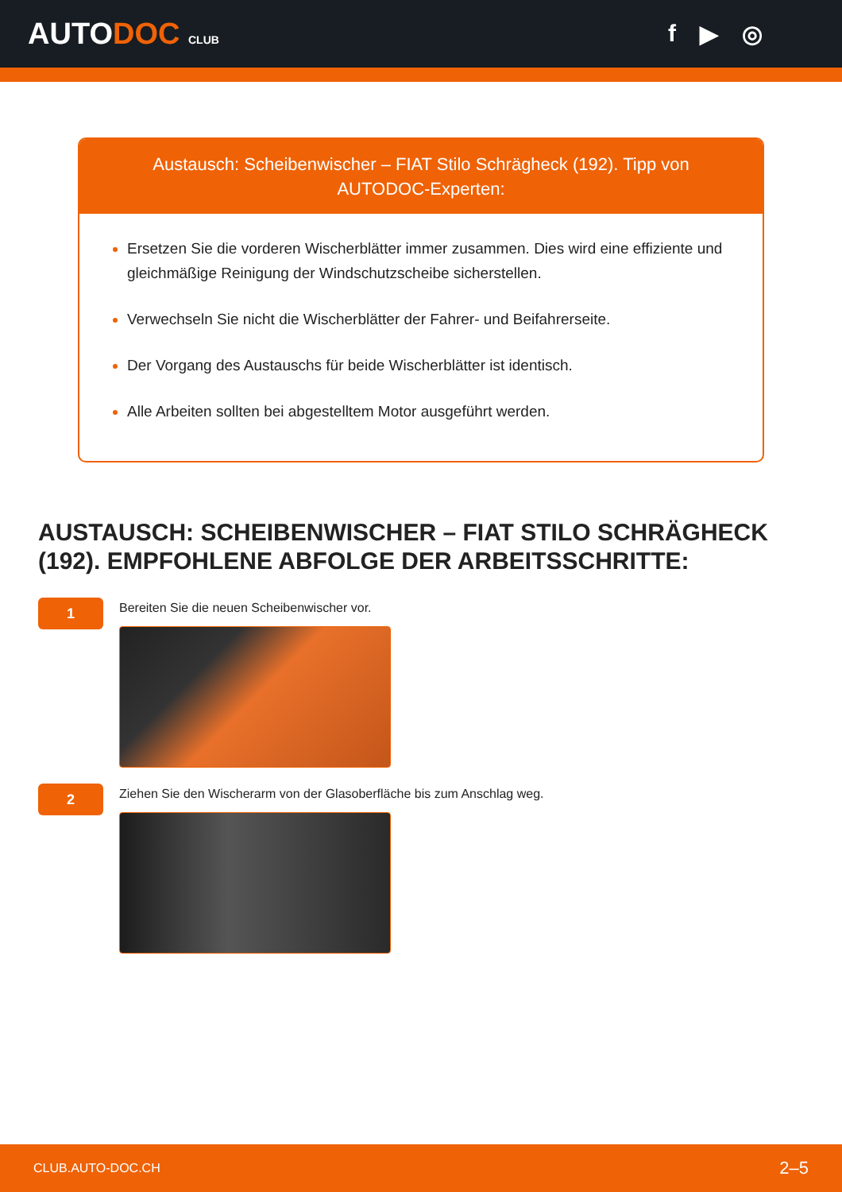AUTODOC CLUB
f ▶ ◎
Austausch: Scheibenwischer – FIAT Stilo Schrägheck (192). Tipp von AUTODOC-Experten:
Ersetzen Sie die vorderen Wischerblätter immer zusammen. Dies wird eine effiziente und gleichmäßige Reinigung der Windschutzscheibe sicherstellen.
Verwechseln Sie nicht die Wischerblätter der Fahrer- und Beifahrerseite.
Der Vorgang des Austauschs für beide Wischerblätter ist identisch.
Alle Arbeiten sollten bei abgestelltem Motor ausgeführt werden.
AUSTAUSCH: SCHEIBENWISCHER – FIAT STILO SCHRÄGHECK (192). EMPFOHLENE ABFOLGE DER ARBEITSSCHRITTE:
1
Bereiten Sie die neuen Scheibenwischer vor.
2
Ziehen Sie den Wischerarm von der Glasoberfläche bis zum Anschlag weg.
CLUB.AUTO-DOC.CH 2–5